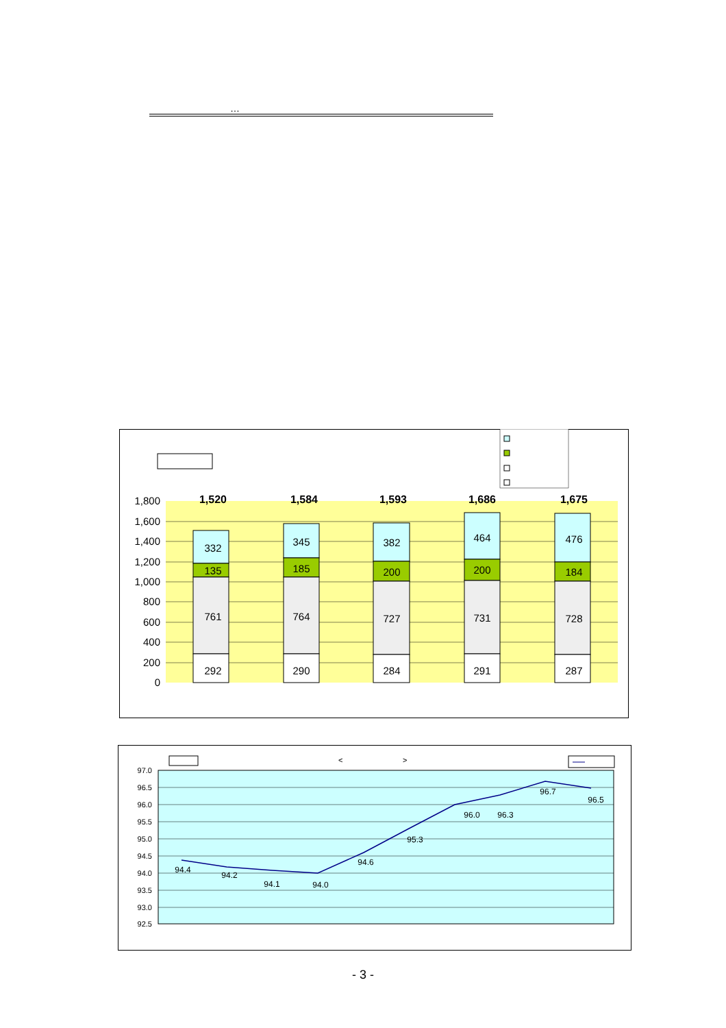…
1,800
1,600
1,400
1,200
1,000
800
600
400
200
0
1,520
1,584
1,593
1,686
1,675
332
135
761
292
345
185
764
290
382
200
727
284
464
200
731
291
476
184
728
287
<
>
97.0
96.5
96.0
95.5
95.0
94.5
94.0
93.5
93.0
92.5
94.4
94.2
94.1
94.0
94.6
95.3
96.0
96.3
96.7
96.5
- 3 -